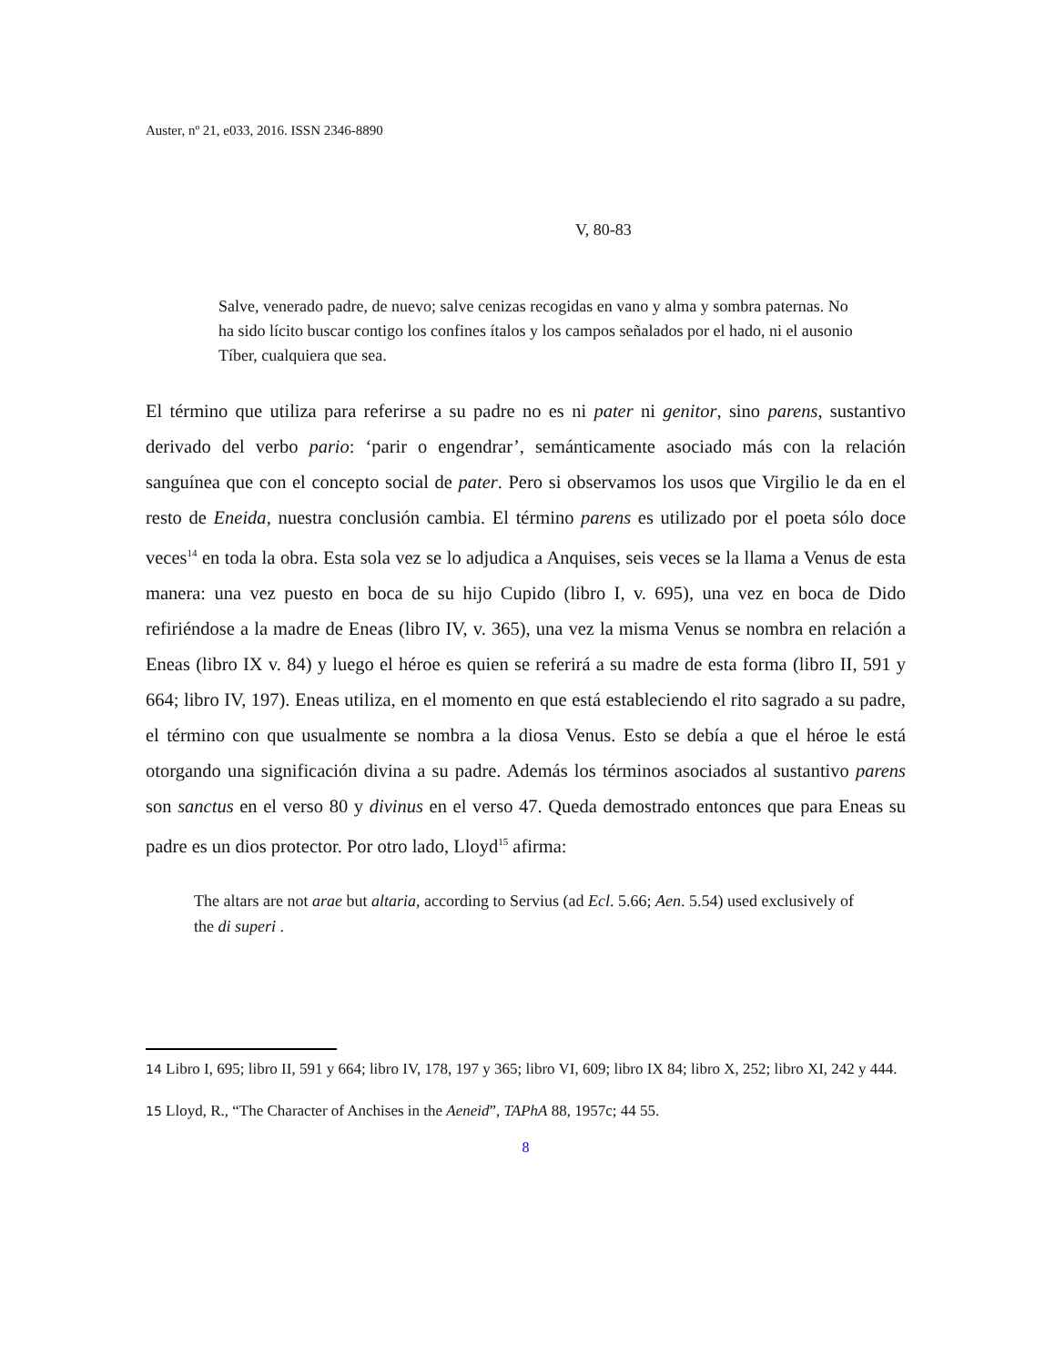Auster, nº 21, e033, 2016. ISSN 2346-8890
V, 80-83
Salve, venerado padre, de nuevo; salve cenizas recogidas en vano y alma y sombra paternas. No ha sido lícito buscar contigo los confines ítalos y los campos señalados por el hado, ni el ausonio Tíber, cualquiera que sea.
El término que utiliza para referirse a su padre no es ni pater ni genitor, sino parens, sustantivo derivado del verbo pario: ‘parir o engendrar’, semánticamente asociado más con la relación sanguínea que con el concepto social de pater. Pero si observamos los usos que Virgilio le da en el resto de Eneida, nuestra conclusión cambia. El término parens es utilizado por el poeta sólo doce veces<sup>14</sup> en toda la obra. Esta sola vez se lo adjudica a Anquises, seis veces se la llama a Venus de esta manera: una vez puesto en boca de su hijo Cupido (libro I, v. 695), una vez en boca de Dido refiriéndose a la madre de Eneas (libro IV, v. 365), una vez la misma Venus se nombra en relación a Eneas (libro IX v. 84) y luego el héroe es quien se referirá a su madre de esta forma (libro II, 591 y 664; libro IV, 197). Eneas utiliza, en el momento en que está estableciendo el rito sagrado a su padre, el término con que usualmente se nombra a la diosa Venus. Esto se debía a que el héroe le está otorgando una significación divina a su padre. Además los términos asociados al sustantivo parens son sanctus en el verso 80 y divinus en el verso 47. Queda demostrado entonces que para Eneas su padre es un dios protector. Por otro lado, Lloyd<sup>15</sup> afirma:
The altars are not arae but altaria, according to Servius (ad Ecl. 5.66; Aen. 5.54) used exclusively of the di superi .
14 Libro I, 695; libro II, 591 y 664; libro IV, 178, 197 y 365; libro VI, 609; libro IX 84; libro X, 252; libro XI, 242 y 444.
15 Lloyd, R., “The Character of Anchises in the Aeneid”, TAPhA 88, 1957c; 44 55.
8